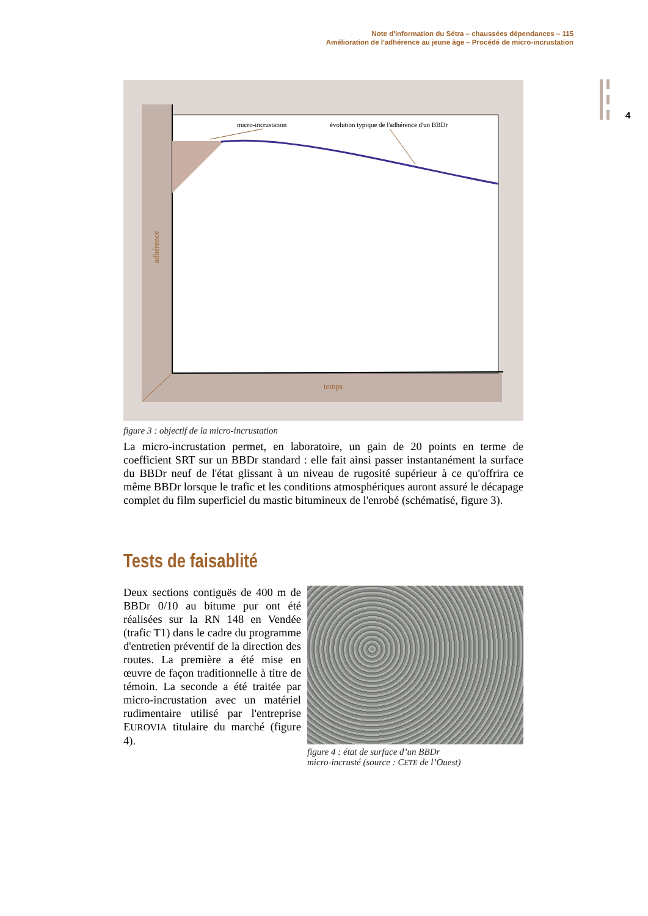Note d'information du Sétra – chaussées dépendances – 115
Amélioration de l'adhérence au jeune âge – Procédé de micro-incrustation
4
micro-incrustation
évolution typique de l'adhérence d'un BBDr
temps
adhérence
figure 3 : objectif de la micro-incrustation
La micro-incrustation permet, en laboratoire, un gain de 20 points en terme de coefficient SRT sur un BBDr standard : elle fait ainsi passer instantanément la surface du BBDr neuf de l'état glissant à un niveau de rugosité supérieur à ce qu'offrira ce même BBDr lorsque le trafic et les conditions atmosphériques auront assuré le décapage complet du film superficiel du mastic bitumineux de l'enrobé (schématisé, figure 3).
Tests de faisablité
Deux sections contiguës de 400 m de BBDr 0/10 au bitume pur ont été réalisées sur la RN 148 en Vendée (trafic T1) dans le cadre du programme d'entretien préventif de la direction des routes. La première a été mise en œuvre de façon traditionnelle à titre de témoin. La seconde a été traitée par micro-incrustation avec un matériel rudimentaire utilisé par l'entreprise EUROVIA titulaire du marché (figure 4).
figure 4 : état de surface d’un BBDr
micro-incrusté (source : CETE de l’Ouest)